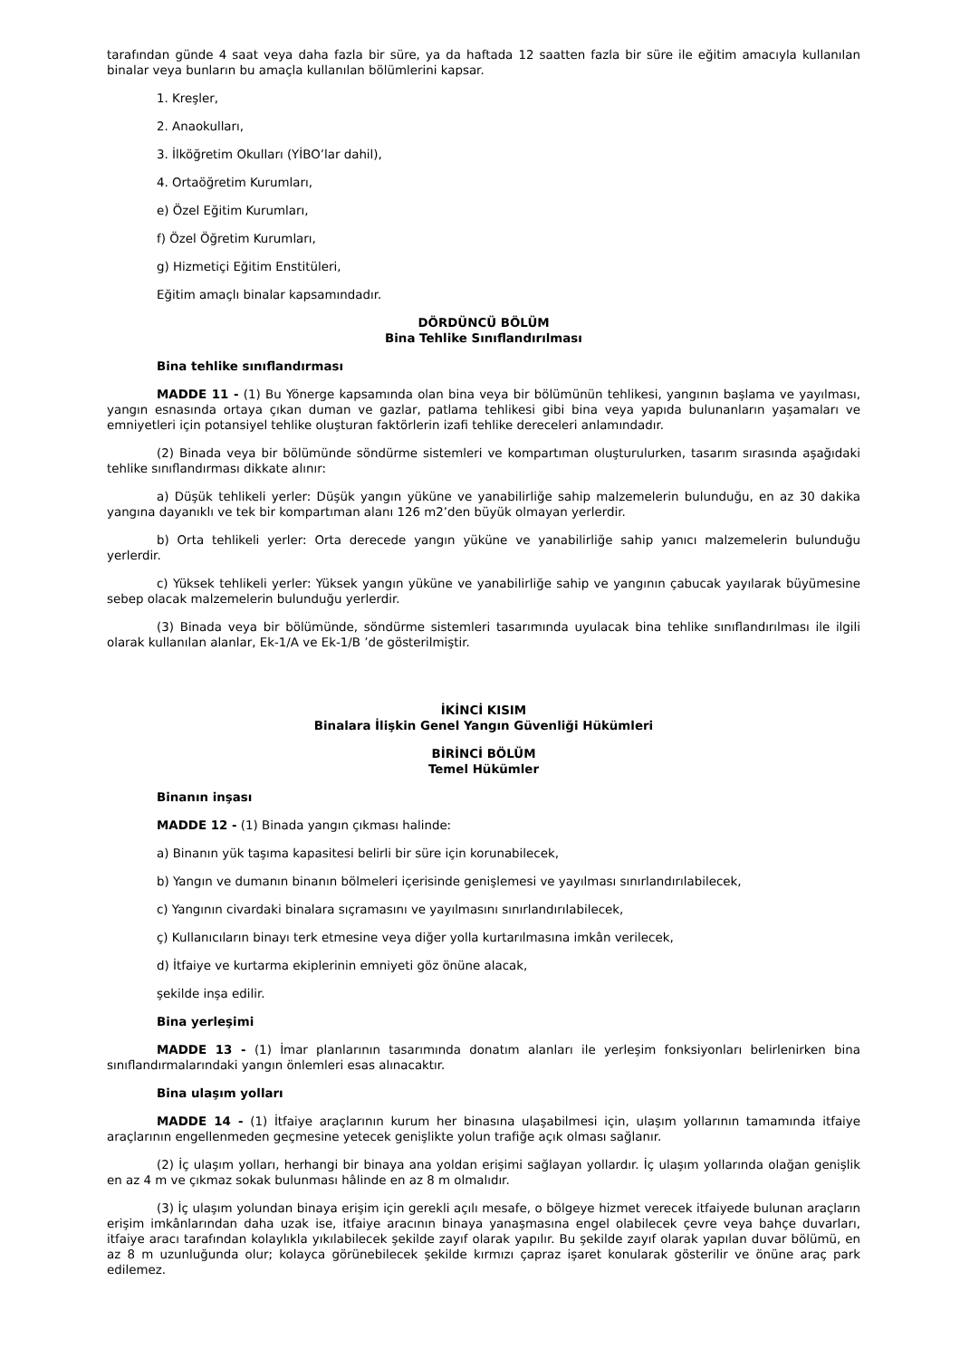tarafından günde 4 saat veya daha fazla bir süre, ya da haftada 12 saatten fazla bir süre ile eğitim amacıyla kullanılan binalar veya bunların bu amaçla kullanılan bölümlerini kapsar.
1. Kreşler,
2. Anaokulları,
3. İlköğretim Okulları (YİBO’lar dahil),
4. Ortaöğretim Kurumları,
e) Özel Eğitim Kurumları,
f) Özel Öğretim Kurumları,
g) Hizmetiçi Eğitim Enstitüleri,
Eğitim amaçlı binalar kapsamındadır.
DÖRDÜNCÜ BÖLÜM
Bina Tehlike Sınıflandırılması
Bina tehlike sınıflandırması
MADDE 11 - (1) Bu Yönerge kapsamında olan bina veya bir bölümünün tehlikesi, yangının başlama ve yayılması, yangın esnasında ortaya çıkan duman ve gazlar, patlama tehlikesi gibi bina veya yapıda bulunanların yaşamaları ve emniyetleri için potansiyel tehlike oluşturan faktörlerin izafi tehlike dereceleri anlamındadır.
(2) Binada veya bir bölümünde söndürme sistemleri ve kompartıman oluşturulurken, tasarım sırasında aşağıdaki tehlike sınıflandırması dikkate alınır:
a) Düşük tehlikeli yerler: Düşük yangın yüküne ve yanabilirliğe sahip malzemelerin bulunduğu, en az 30 dakika yangına dayanıklı ve tek bir kompartıman alanı 126 m2’den büyük olmayan yerlerdir.
b) Orta tehlikeli yerler: Orta derecede yangın yüküne ve yanabilirliğe sahip yanıcı malzemelerin bulunduğu yerlerdir.
c) Yüksek tehlikeli yerler: Yüksek yangın yüküne ve yanabilirliğe sahip ve yangının çabucak yayılarak büyümesine sebep olacak malzemelerin bulunduğu yerlerdir.
(3) Binada veya bir bölümünde, söndürme sistemleri tasarımında uyulacak bina tehlike sınıflandırılması ile ilgili olarak kullanılan alanlar, Ek-1/A ve Ek-1/B ’de gösterilmiştir.
İKİNCİ KISIM
Binalara İlişkin Genel Yangın Güvenliği Hükümleri
BİRİNCİ BÖLÜM
Temel Hükümler
Binanın inşası
MADDE 12 - (1) Binada yangın çıkması halinde:
a) Binanın yük taşıma kapasitesi belirli bir süre için korunabilecek,
b) Yangın ve dumanın binanın bölmeleri içerisinde genişlemesi ve yayılması sınırlandırılabilecek,
c) Yangının civardaki binalara sıçramasını ve yayılmasını sınırlandırılabilecek,
ç) Kullanıcıların binayı terk etmesine veya diğer yolla kurtarılmasına imkân verilecek,
d) İtfaiye ve kurtarma ekiplerinin emniyeti göz önüne alacak,
şekilde inşa edilir.
Bina yerleşimi
MADDE 13 - (1) İmar planlarının tasarımında donatım alanları ile yerleşim fonksiyonları belirlenirken bina sınıflandırmalarındaki yangın önlemleri esas alınacaktır.
Bina ulaşım yolları
MADDE 14 - (1) İtfaiye araçlarının kurum her binasına ulaşabilmesi için, ulaşım yollarının tamamında itfaiye araçlarının engellenmeden geçmesine yetecek genişlikte yolun trafiğe açık olması sağlanır.
(2) İç ulaşım yolları, herhangi bir binaya ana yoldan erişimi sağlayan yollardır. İç ulaşım yollarında olağan genişlik en az 4 m ve çıkmaz sokak bulunması hâlinde en az 8 m olmalıdır.
(3) İç ulaşım yolundan binaya erişim için gerekli açılı mesafe, o bölgeye hizmet verecek itfaiyede bulunan araçların erişim imkânlarından daha uzak ise, itfaiye aracının binaya yanaşmasına engel olabilecek çevre veya bahçe duvarları, itfaiye aracı tarafından kolaylıkla yıkılabilecek şekilde zayıf olarak yapılır. Bu şekilde zayıf olarak yapılan duvar bölümü, en az 8 m uzunluğunda olur; kolayca görünebilecek şekilde kırmızı çapraz işaret konularak gösterilir ve önüne araç park edilemez.